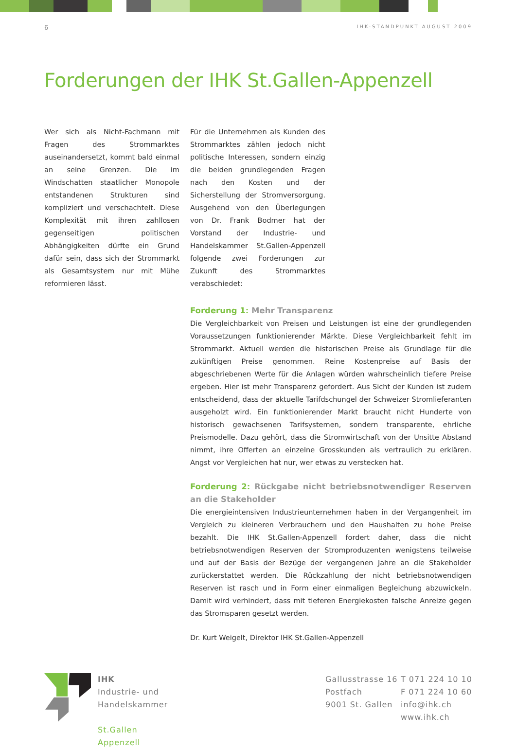6 IHK-STANDPUNKT AUGUST 2009
Forderungen der IHK St.Gallen-Appenzell
Wer sich als Nicht-Fachmann mit Fragen des Strommarktes auseinandersetzt, kommt bald einmal an seine Grenzen. Die im Windschatten staatlicher Monopole entstandenen Strukturen sind kompliziert und verschachtelt. Diese Komplexität mit ihren zahllosen gegenseitigen politischen Abhängigkeiten dürfte ein Grund dafür sein, dass sich der Strommarkt als Gesamtsystem nur mit Mühe reformieren lässt.
Für die Unternehmen als Kunden des Strommarktes zählen jedoch nicht politische Interessen, sondern einzig die beiden grundlegenden Fragen nach den Kosten und der Sicherstellung der Stromversorgung. Ausgehend von den Überlegungen von Dr. Frank Bodmer hat der Vorstand der Industrie- und Handelskammer St.Gallen-Appenzell folgende zwei Forderungen zur Zukunft des Strommarktes verabschiedet:
Forderung 1: Mehr Transparenz
Die Vergleichbarkeit von Preisen und Leistungen ist eine der grundlegenden Voraussetzungen funktionierender Märkte. Diese Vergleichbarkeit fehlt im Strommarkt. Aktuell werden die historischen Preise als Grundlage für die zukünftigen Preise genommen. Reine Kostenpreise auf Basis der abgeschriebenen Werte für die Anlagen würden wahrscheinlich tiefere Preise ergeben. Hier ist mehr Transparenz gefordert. Aus Sicht der Kunden ist zudem entscheidend, dass der aktuelle Tarifdschungel der Schweizer Stromlieferanten ausgeholzt wird. Ein funktionierender Markt braucht nicht Hunderte von historisch gewachsenen Tarifsystemen, sondern transparente, ehrliche Preismodelle. Dazu gehört, dass die Stromwirtschaft von der Unsitte Abstand nimmt, ihre Offerten an einzelne Grosskunden als vertraulich zu erklären. Angst vor Vergleichen hat nur, wer etwas zu verstecken hat.
Forderung 2: Rückgabe nicht betriebsnotwendiger Reserven an die Stakeholder
Die energieintensiven Industrieunternehmen haben in der Vergangenheit im Vergleich zu kleineren Verbrauchern und den Haushalten zu hohe Preise bezahlt. Die IHK St.Gallen-Appenzell fordert daher, dass die nicht betriebsnotwendigen Reserven der Stromproduzenten wenigstens teilweise und auf der Basis der Bezüge der vergangenen Jahre an die Stakeholder zurückerstattet werden. Die Rückzahlung der nicht betriebsnotwendigen Reserven ist rasch und in Form einer einmaligen Begleichung abzuwickeln. Damit wird verhindert, dass mit tieferen Energiekosten falsche Anreize gegen das Stromsparen gesetzt werden.
Dr. Kurt Weigelt, Direktor IHK St.Gallen-Appenzell
IHK
Industrie- und
Handelskammer
St.Gallen
Appenzell
Gallusstrasse 16
Postfach
9001 St. Gallen
T 071 224 10 10
F 071 224 10 60
info@ihk.ch
www.ihk.ch